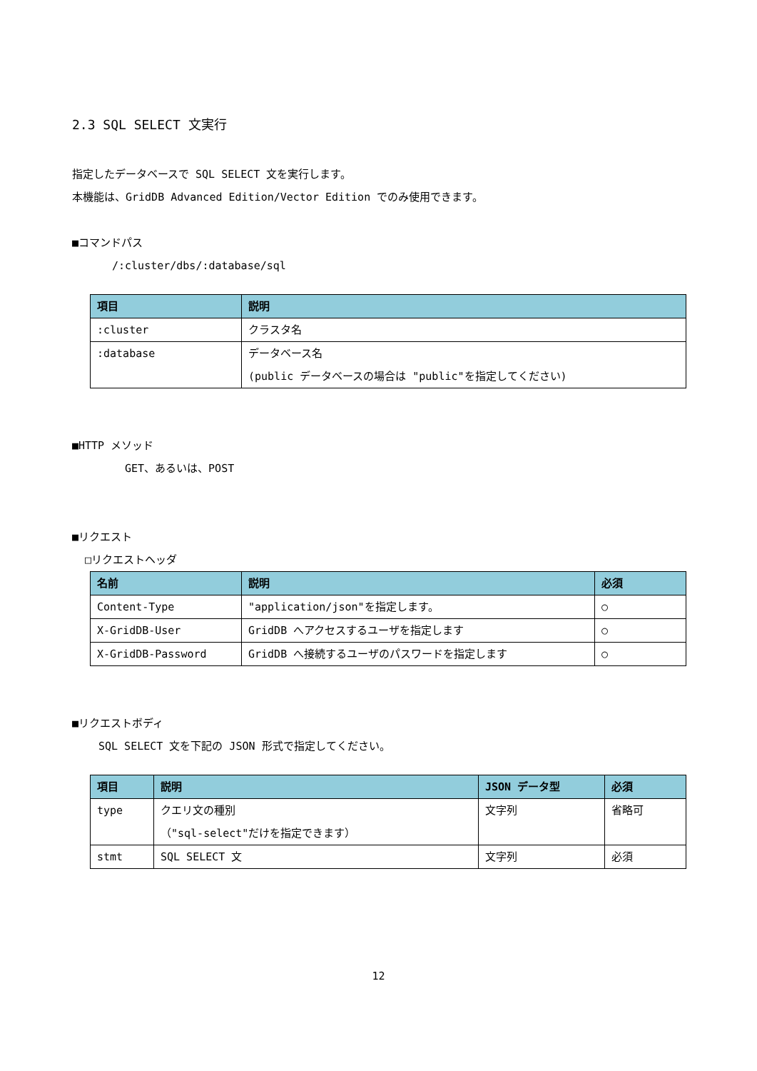2.3 SQL SELECT 文実行
指定したデータベースで SQL SELECT 文を実行します。
本機能は、GridDB Advanced Edition/Vector Edition でのみ使用できます。
■コマンドパス
/:cluster/dbs/:database/sql
| 項目 | 説明 |
| --- | --- |
| :cluster | クラスタ名 |
| :database | データベース名 (public データベースの場合は "public"を指定してください) |
■HTTP メソッド
GET、あるいは、POST
■リクエスト
□リクエストヘッダ
| 名前 | 説明 | 必須 |
| --- | --- | --- |
| Content-Type | "application/json"を指定します。 | ○ |
| X-GridDB-User | GridDB へアクセスするユーザを指定します | ○ |
| X-GridDB-Password | GridDB へ接続するユーザのパスワードを指定します | ○ |
■リクエストボディ
SQL SELECT 文を下記の JSON 形式で指定してください。
| 項目 | 説明 | JSON データ型 | 必須 |
| --- | --- | --- | --- |
| type | クエリ文の種別 （"sql-select"だけを指定できます） | 文字列 | 省略可 |
| stmt | SQL SELECT 文 | 文字列 | 必須 |
12